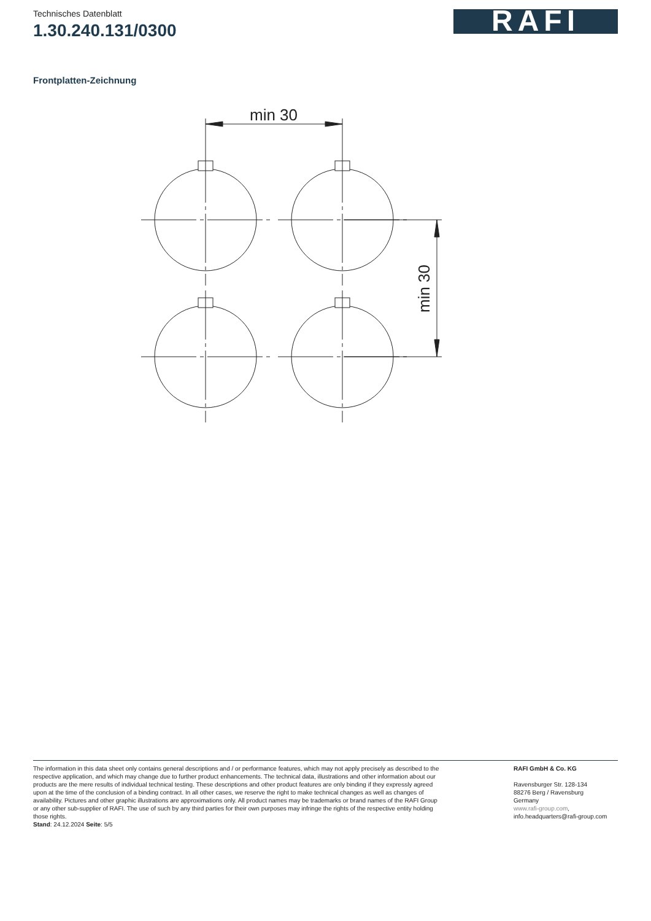Technisches Datenblatt
1.30.240.131/0300
RAFI
Frontplatten-Zeichnung
min 30
min 30
The information in this data sheet only contains general descriptions and / or performance features, which may not apply precisely as described to the respective application, and which may change due to further product enhancements. The technical data, illustrations and other information about our products are the mere results of individual technical testing. These descriptions and other product features are only binding if they expressly agreed upon at the time of the conclusion of a binding contract. In all other cases, we reserve the right to make technical changes as well as changes of availability. Pictures and other graphic illustrations are approximations only. All product names may be trademarks or brand names of the RAFI Group or any other sub-supplier of RAFI. The use of such by any third parties for their own purposes may infringe the rights of the respective entity holding those rights.
Stand: 24.12.2024 Seite: 5/5
RAFI GmbH & Co. KG
Ravensburger Str. 128-134
88276 Berg / Ravensburg
Germany
www.rafi-group.com,
info.headquarters@rafi-group.com